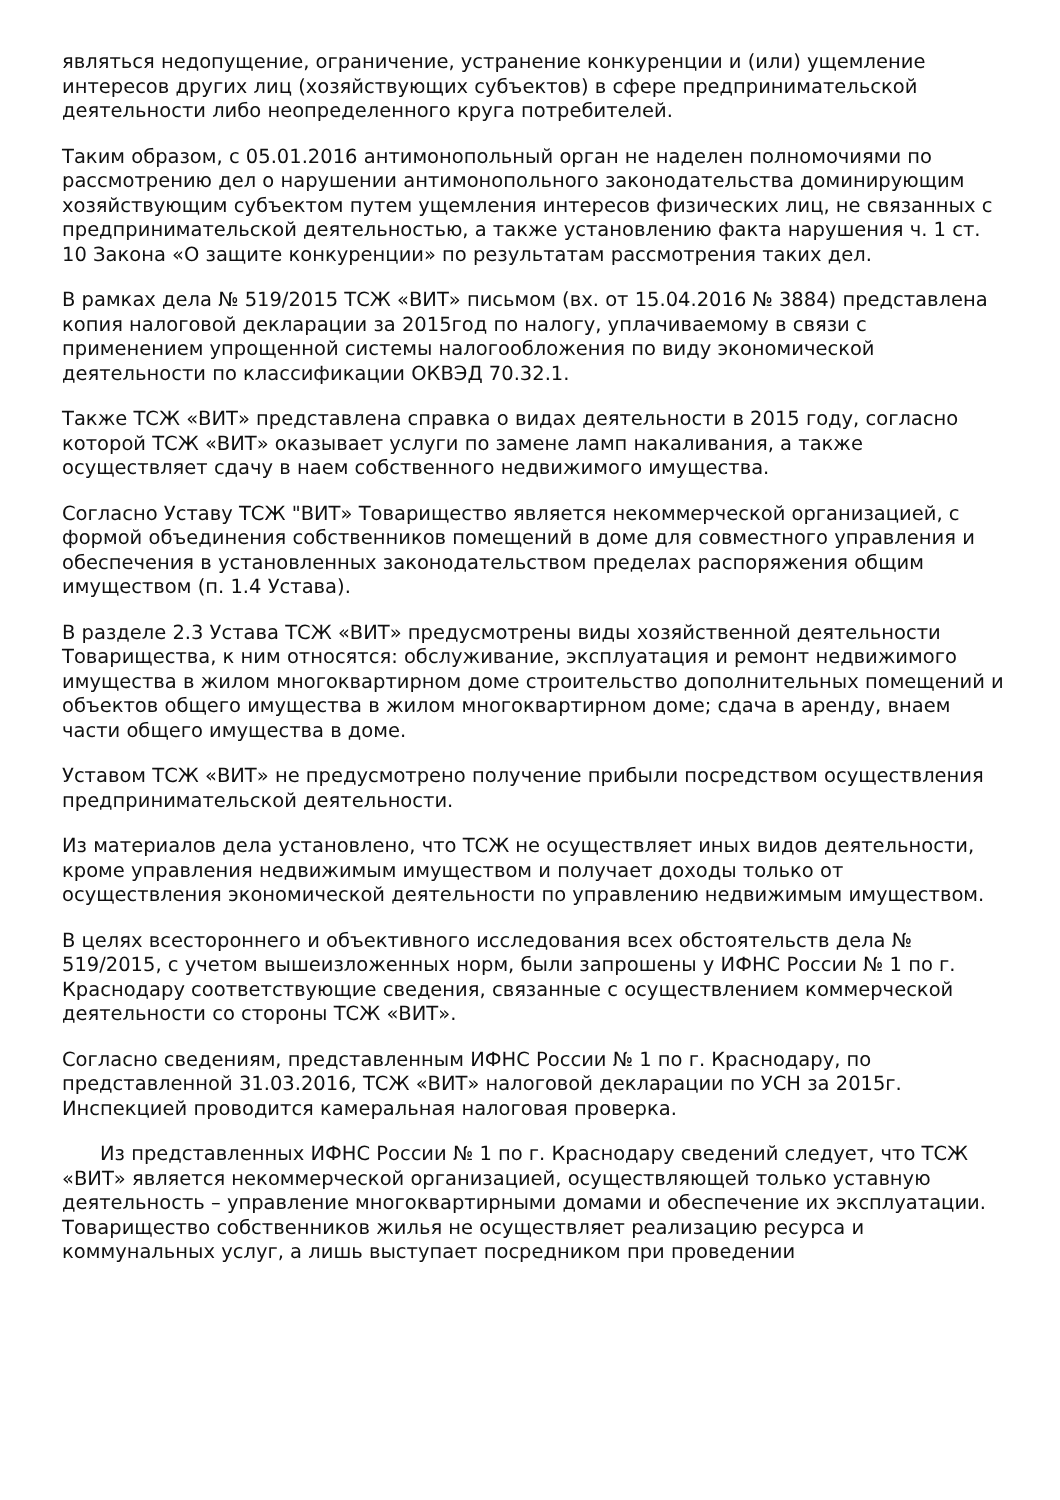являться недопущение, ограничение, устранение конкуренции и (или) ущемление интересов других лиц (хозяйствующих субъектов) в сфере предпринимательской деятельности либо неопределенного круга потребителей.
Таким образом, с 05.01.2016 антимонопольный орган не наделен полномочиями по рассмотрению дел о нарушении антимонопольного законодательства доминирующим хозяйствующим субъектом путем ущемления интересов физических лиц, не связанных с предпринимательской деятельностью, а также установлению факта нарушения ч. 1 ст. 10 Закона «О защите конкуренции» по результатам рассмотрения таких дел.
В рамках дела № 519/2015 ТСЖ «ВИТ» письмом (вх. от 15.04.2016 № 3884) представлена копия налоговой декларации за 2015год по налогу, уплачиваемому в связи с применением упрощенной системы налогообложения по виду экономической деятельности по классификации ОКВЭД 70.32.1.
Также ТСЖ «ВИТ» представлена справка о видах деятельности в 2015 году, согласно которой ТСЖ «ВИТ» оказывает услуги по замене ламп накаливания, а также осуществляет сдачу в наем собственного недвижимого имущества.
Согласно Уставу ТСЖ "ВИТ» Товарищество является некоммерческой организацией, с формой объединения собственников помещений в доме для совместного управления и обеспечения в установленных законодательством пределах распоряжения общим имуществом (п. 1.4 Устава).
В разделе 2.3 Устава ТСЖ «ВИТ» предусмотрены виды хозяйственной деятельности Товарищества, к ним относятся: обслуживание, эксплуатация и ремонт недвижимого имущества в жилом многоквартирном доме строительство дополнительных помещений и объектов общего имущества в жилом многоквартирном доме; сдача в аренду, внаем части общего имущества в доме.
Уставом ТСЖ «ВИТ» не предусмотрено получение прибыли посредством осуществления предпринимательской деятельности.
Из материалов дела установлено, что ТСЖ не осуществляет иных видов деятельности, кроме управления недвижимым имуществом и получает доходы только от осуществления экономической деятельности по управлению недвижимым имуществом.
В целях всестороннего и объективного исследования всех обстоятельств дела № 519/2015, с учетом вышеизложенных норм, были запрошены у ИФНС России № 1 по г. Краснодару соответствующие сведения, связанные с осуществлением коммерческой деятельности со стороны ТСЖ «ВИТ».
Согласно сведениям, представленным ИФНС России № 1 по г. Краснодару, по представленной 31.03.2016, ТСЖ «ВИТ» налоговой декларации по УСН за 2015г. Инспекцией проводится камеральная налоговая проверка.
Из представленных ИФНС России № 1 по г. Краснодару сведений следует, что ТСЖ «ВИТ» является некоммерческой организацией, осуществляющей только уставную деятельность – управление многоквартирными домами и обеспечение их эксплуатации. Товарищество собственников жилья не осуществляет реализацию ресурса и коммунальных услуг, а лишь выступает посредником при проведении